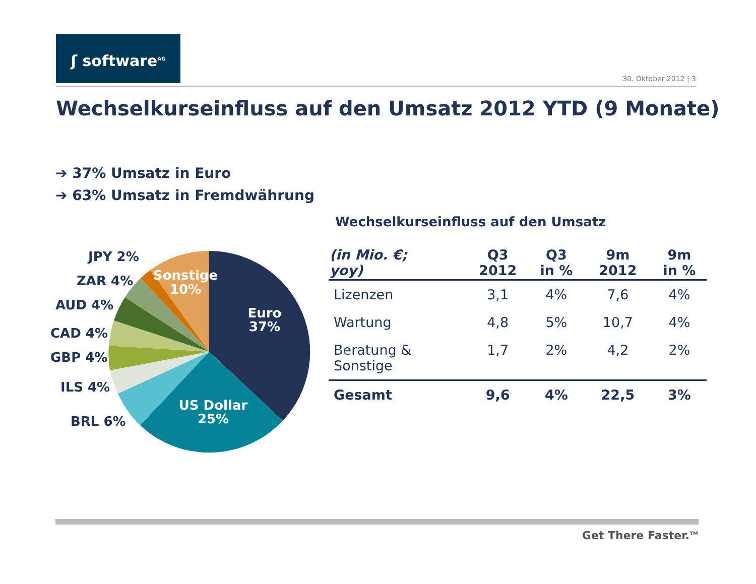ʃ software<sup>AG</sup>
30. Oktober 2012 | 3
Wechselkurseinfluss auf den Umsatz 2012 YTD (9 Monate)
➔ 37% Umsatz in Euro
➔ 63% Umsatz in Fremdwährung
JPY 2%
ZAR 4%
AUD 4%
CAD 4%
GBP 4%
ILS 4%
BRL 6%
Sonstige
10%
Euro
37%
US Dollar
25%
Wechselkurseinfluss auf den Umsatz
| (in Mio. €; yoy) | Q3 2012 | Q3 in % | 9m 2012 | 9m in % |
| --- | --- | --- | --- | --- |
| Lizenzen | 3,1 | 4% | 7,6 | 4% |
| Wartung | 4,8 | 5% | 10,7 | 4% |
| Beratung & Sonstige | 1,7 | 2% | 4,2 | 2% |
| Gesamt | 9,6 | 4% | 22,5 | 3% |
Get There Faster.<sup>TM</sup>